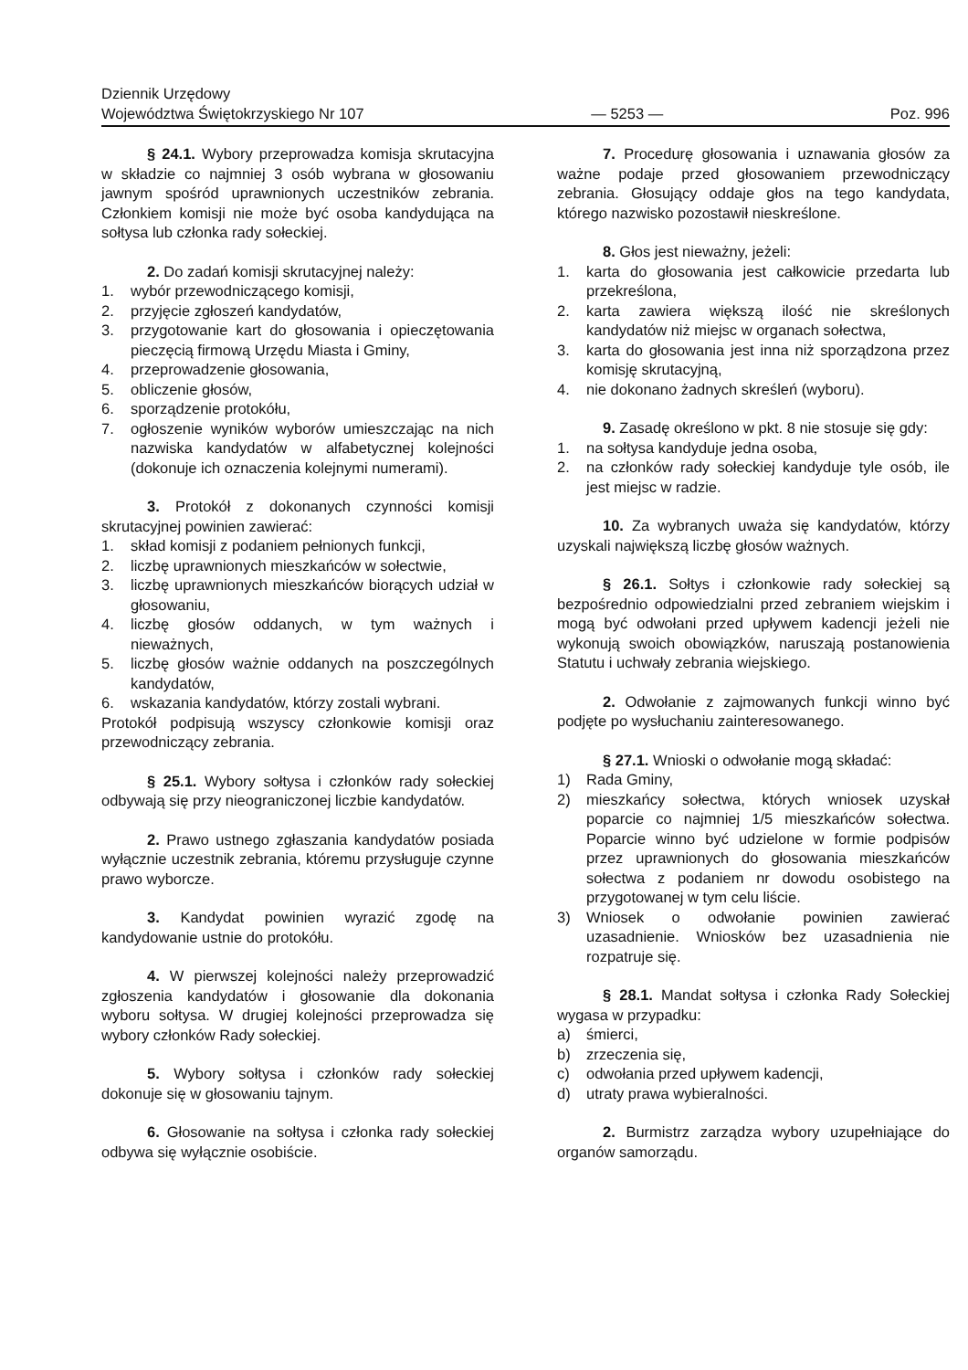Dziennik Urzędowy
Województwa Świętokrzyskiego Nr 107
— 5253 —
Poz. 996
§ 24.1. Wybory przeprowadza komisja skrutacyjna w składzie co najmniej 3 osób wybrana w głosowaniu jawnym spośród uprawnionych uczestników zebrania. Członkiem komisji nie może być osoba kandydująca na sołtysa lub członka rady sołeckiej.
2. Do zadań komisji skrutacyjnej należy:
1. wybór przewodniczącego komisji,
2. przyjęcie zgłoszeń kandydatów,
3. przygotowanie kart do głosowania i opieczętowania pieczęcią firmową Urzędu Miasta i Gminy,
4. przeprowadzenie głosowania,
5. obliczenie głosów,
6. sporządzenie protokółu,
7. ogłoszenie wyników wyborów umieszczając na nich nazwiska kandydatów w alfabetycznej kolejności (dokonuje ich oznaczenia kolejnymi numerami).
3. Protokół z dokonanych czynności komisji skrutacyjnej powinien zawierać:
1. skład komisji z podaniem pełnionych funkcji,
2. liczbę uprawnionych mieszkańców w sołectwie,
3. liczbę uprawnionych mieszkańców biorących udział w głosowaniu,
4. liczbę głosów oddanych, w tym ważnych i nieważnych,
5. liczbę głosów ważnie oddanych na poszczególnych kandydatów,
6. wskazania kandydatów, którzy zostali wybrani.
Protokół podpisują wszyscy członkowie komisji oraz przewodniczący zebrania.
§ 25.1. Wybory sołtysa i członków rady sołeckiej odbywają się przy nieograniczonej liczbie kandydatów.
2. Prawo ustnego zgłaszania kandydatów posiada wyłącznie uczestnik zebrania, któremu przysługuje czynne prawo wyborcze.
3. Kandydat powinien wyrazić zgodę na kandydowanie ustnie do protokółu.
4. W pierwszej kolejności należy przeprowadzić zgłoszenia kandydatów i głosowanie dla dokonania wyboru sołtysa. W drugiej kolejności przeprowadza się wybory członków Rady sołeckiej.
5. Wybory sołtysa i członków rady sołeckiej dokonuje się w głosowaniu tajnym.
6. Głosowanie na sołtysa i członka rady sołeckiej odbywa się wyłącznie osobiście.
7. Procedurę głosowania i uznawania głosów za ważne podaje przed głosowaniem przewodniczący zebrania. Głosujący oddaje głos na tego kandydata, którego nazwisko pozostawił nieskreślone.
8. Głos jest nieważny, jeżeli:
1. karta do głosowania jest całkowicie przedarta lub przekreślona,
2. karta zawiera większą ilość nie skreślonych kandydatów niż miejsc w organach sołectwa,
3. karta do głosowania jest inna niż sporządzona przez komisję skrutacyjną,
4. nie dokonano żadnych skreśleń (wyboru).
9. Zasadę określono w pkt. 8 nie stosuje się gdy:
1. na sołtysa kandyduje jedna osoba,
2. na członków rady sołeckiej kandyduje tyle osób, ile jest miejsc w radzie.
10. Za wybranych uważa się kandydatów, którzy uzyskali największą liczbę głosów ważnych.
§ 26.1. Sołtys i członkowie rady sołeckiej są bezpośrednio odpowiedzialni przed zebraniem wiejskim i mogą być odwołani przed upływem kadencji jeżeli nie wykonują swoich obowiązków, naruszają postanowienia Statutu i uchwały zebrania wiejskiego.
2. Odwołanie z zajmowanych funkcji winno być podjęte po wysłuchaniu zainteresowanego.
§ 27.1. Wnioski o odwołanie mogą składać:
1) Rada Gminy,
2) mieszkańcy sołectwa, których wniosek uzyskał poparcie co najmniej 1/5 mieszkańców sołectwa. Poparcie winno być udzielone w formie podpisów przez uprawnionych do głosowania mieszkańców sołectwa z podaniem nr dowodu osobistego na przygotowanej w tym celu liście.
3) Wniosek o odwołanie powinien zawierać uzasadnienie. Wniosków bez uzasadnienia nie rozpatruje się.
§ 28.1. Mandat sołtysa i członka Rady Sołeckiej wygasa w przypadku:
a) śmierci,
b) zrzeczenia się,
c) odwołania przed upływem kadencji,
d) utraty prawa wybieralności.
2. Burmistrz zarządza wybory uzupełniające do organów samorządu.